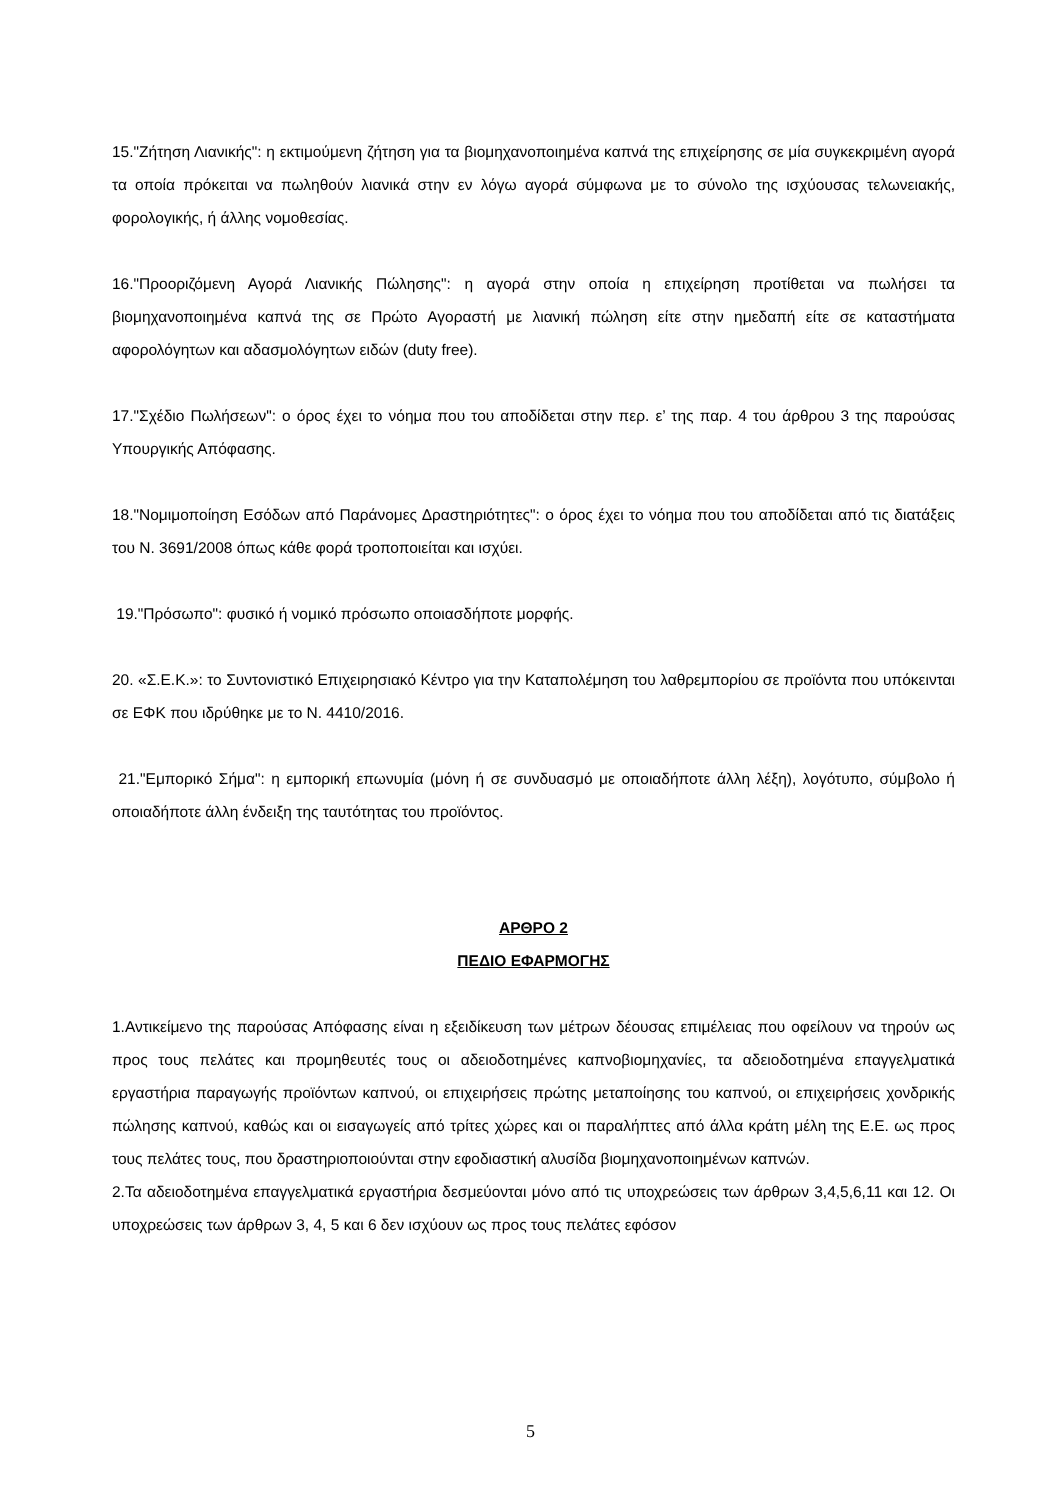15."Ζήτηση Λιανικής": η εκτιμούμενη ζήτηση για τα βιομηχανοποιημένα καπνά της επιχείρησης σε μία συγκεκριμένη αγορά τα οποία πρόκειται να πωληθούν λιανικά στην εν λόγω αγορά σύμφωνα με το σύνολο της ισχύουσας τελωνειακής, φορολογικής, ή άλλης νομοθεσίας.
16."Προοριζόμενη Αγορά Λιανικής Πώλησης": η αγορά στην οποία η επιχείρηση προτίθεται να πωλήσει τα βιομηχανοποιημένα καπνά της σε Πρώτο Αγοραστή με λιανική πώληση είτε στην ημεδαπή είτε σε καταστήματα αφορολόγητων και αδασμολόγητων ειδών (duty free).
17."Σχέδιο Πωλήσεων": ο όρος έχει το νόημα που του αποδίδεται στην περ. ε’ της παρ. 4 του άρθρου 3 της παρούσας Υπουργικής Απόφασης.
18."Νομιμοποίηση Εσόδων από Παράνομες Δραστηριότητες": ο όρος έχει το νόημα που του αποδίδεται από τις διατάξεις του Ν. 3691/2008 όπως κάθε φορά τροποποιείται και ισχύει.
19."Πρόσωπο": φυσικό ή νομικό πρόσωπο οποιασδήποτε μορφής.
20. «Σ.Ε.Κ.»: το Συντονιστικό Επιχειρησιακό Κέντρο για την Καταπολέμηση του λαθρεμπορίου σε προϊόντα που υπόκεινται σε ΕΦΚ που ιδρύθηκε με το Ν. 4410/2016.
21."Εμπορικό Σήμα": η εμπορική επωνυμία (μόνη ή σε συνδυασμό με οποιαδήποτε άλλη λέξη), λογότυπο, σύμβολο ή οποιαδήποτε άλλη ένδειξη της ταυτότητας του προϊόντος.
ΑΡΘΡΟ 2
ΠΕΔΙΟ ΕΦΑΡΜΟΓΗΣ
1.Αντικείμενο της παρούσας Απόφασης είναι η εξειδίκευση των μέτρων δέουσας επιμέλειας που οφείλουν να τηρούν ως προς τους πελάτες και προμηθευτές τους οι αδειοδοτημένες καπνοβιομηχανίες, τα αδειοδοτημένα επαγγελματικά εργαστήρια παραγωγής προϊόντων καπνού, οι επιχειρήσεις πρώτης μεταποίησης του καπνού, οι επιχειρήσεις χονδρικής πώλησης καπνού, καθώς και οι εισαγωγείς από τρίτες χώρες και οι παραλήπτες από άλλα κράτη μέλη της Ε.Ε. ως προς τους πελάτες τους, που δραστηριοποιούνται στην εφοδιαστική αλυσίδα βιομηχανοποιημένων καπνών.
2.Τα αδειοδοτημένα επαγγελματικά εργαστήρια δεσμεύονται μόνο από τις υποχρεώσεις των άρθρων 3,4,5,6,11 και 12. Οι υποχρεώσεις των άρθρων 3, 4, 5 και 6 δεν ισχύουν ως προς τους πελάτες εφόσον
5